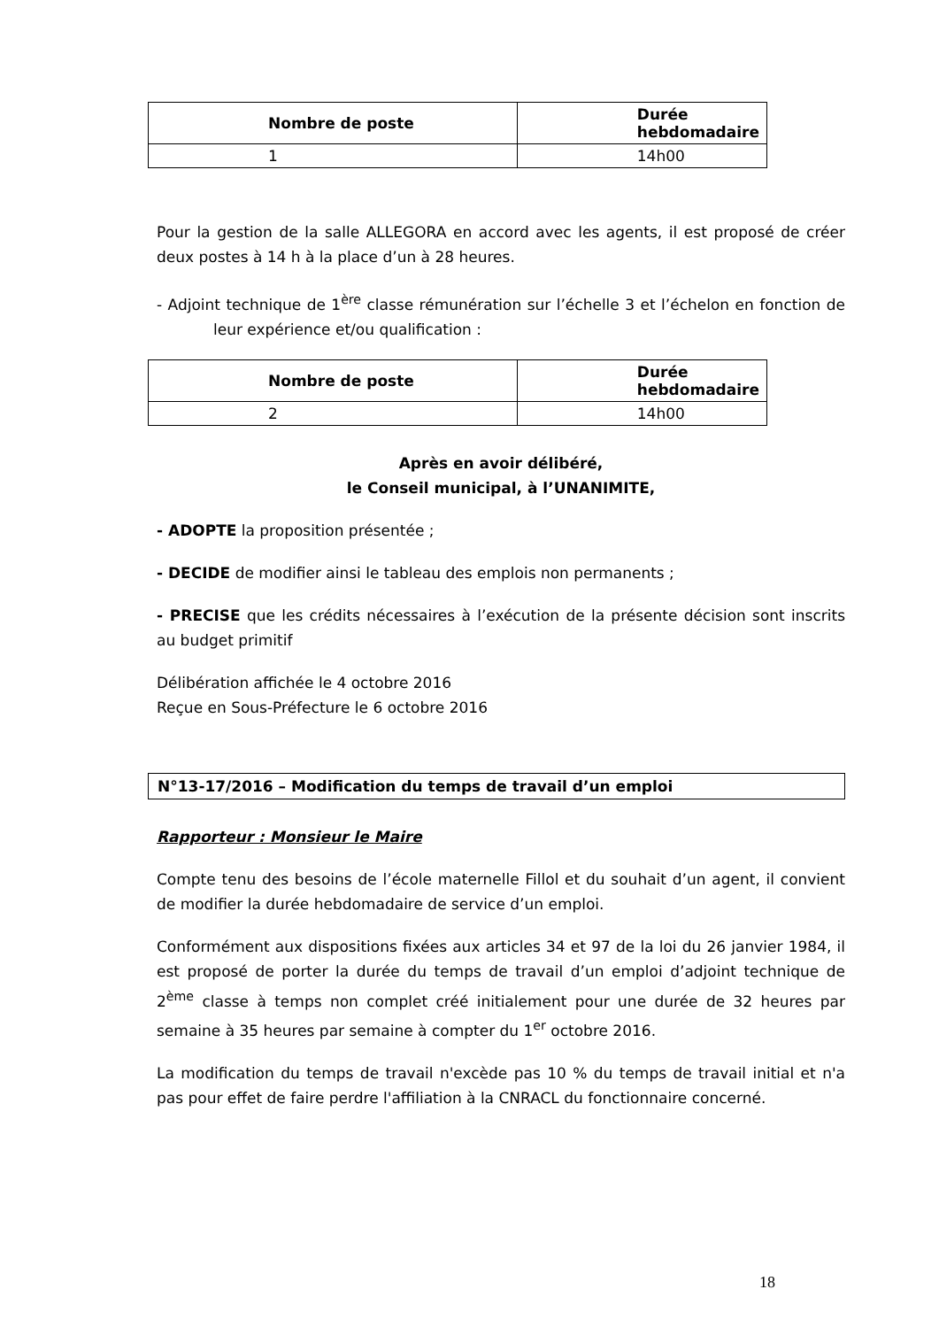| Nombre de poste | Durée hebdomadaire |
| --- | --- |
| 1 | 14h00 |
Pour la gestion de la salle ALLEGORA en accord avec les agents, il est proposé de créer deux postes à 14 h à la place d’un à 28 heures.
- Adjoint technique de 1<sup>ère</sup> classe rémunération sur l’échelle 3 et l’échelon en fonction de leur expérience et/ou qualification :
| Nombre de poste | Durée hebdomadaire |
| --- | --- |
| 2 | 14h00 |
Après en avoir délibéré,
le Conseil municipal, à l’UNANIMITE,
- ADOPTE la proposition présentée ;
- DECIDE de modifier ainsi le tableau des emplois non permanents ;
- PRECISE que les crédits nécessaires à l’exécution de la présente décision sont inscrits au budget primitif
Délibération affichée le 4 octobre 2016
Reçue en Sous-Préfecture le 6 octobre 2016
N°13-17/2016 – Modification du temps de travail d’un emploi
Rapporteur : Monsieur le Maire
Compte tenu des besoins de l’école maternelle Fillol et du souhait d’un agent, il convient de modifier la durée hebdomadaire de service d’un emploi.
Conformément aux dispositions fixées aux articles 34 et 97 de la loi du 26 janvier 1984, il est proposé de porter la durée du temps de travail d’un emploi d’adjoint technique de 2<sup>ème</sup> classe à temps non complet créé initialement pour une durée de 32 heures par semaine à 35 heures par semaine à compter du 1<sup>er</sup> octobre 2016.
La modification du temps de travail n'excède pas 10 % du temps de travail initial et n'a pas pour effet de faire perdre l'affiliation à la CNRACL du fonctionnaire concerné.
18